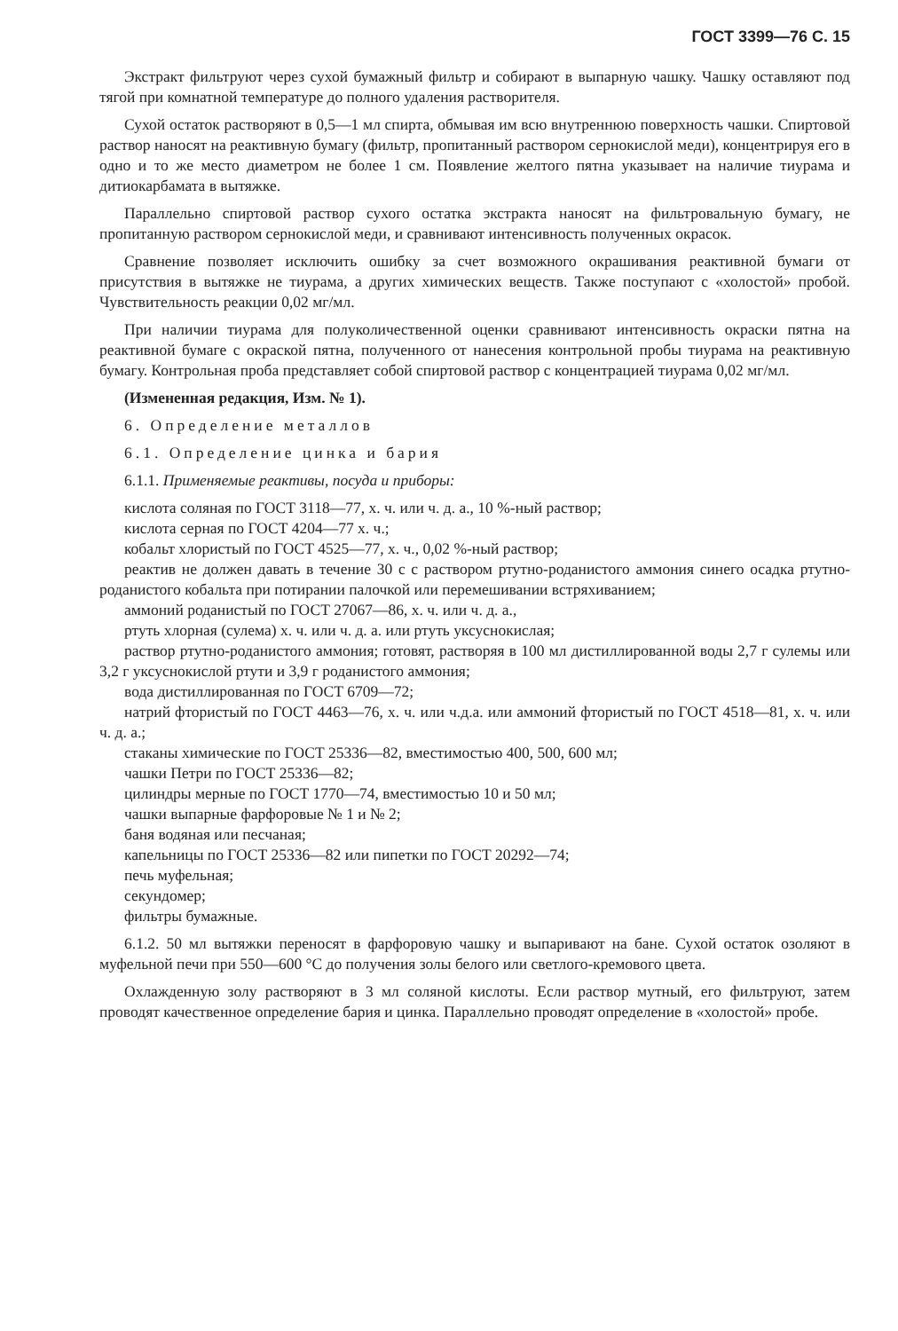ГОСТ 3399—76 С. 15
Экстракт фильтруют через сухой бумажный фильтр и собирают в выпарную чашку. Чашку оставляют под тягой при комнатной температуре до полного удаления растворителя.
Сухой остаток растворяют в 0,5—1 мл спирта, обмывая им всю внутреннюю поверхность чашки. Спиртовой раствор наносят на реактивную бумагу (фильтр, пропитанный раствором сернокислой меди), концентрируя его в одно и то же место диаметром не более 1 см. Появление желтого пятна указывает на наличие тиурама и дитиокарбамата в вытяжке.
Параллельно спиртовой раствор сухого остатка экстракта наносят на фильтровальную бумагу, не пропитанную раствором сернокислой меди, и сравнивают интенсивность полученных окрасок.
Сравнение позволяет исключить ошибку за счет возможного окрашивания реактивной бумаги от присутствия в вытяжке не тиурама, а других химических веществ. Также поступают с «холостой» пробой. Чувствительность реакции 0,02 мг/мл.
При наличии тиурама для полуколичественной оценки сравнивают интенсивность окраски пятна на реактивной бумаге с окраской пятна, полученного от нанесения контрольной пробы тиурама на реактивную бумагу. Контрольная проба представляет собой спиртовой раствор с концентрацией тиурама 0,02 мг/мл.
(Измененная редакция, Изм. № 1).
6. Определение металлов
6.1. Определение цинка и бария
6.1.1. Применяемые реактивы, посуда и приборы:
кислота соляная по ГОСТ 3118—77, х. ч. или ч. д. а., 10 %-ный раствор;
кислота серная по ГОСТ 4204—77 х. ч.;
кобальт хлористый по ГОСТ 4525—77, х. ч., 0,02 %-ный раствор;
реактив не должен давать в течение 30 с с раствором ртутно-роданистого аммония синего осадка ртутно-роданистого кобальта при потирании палочкой или перемешивании встряхиванием;
аммоний роданистый по ГОСТ 27067—86, х. ч. или ч. д. а.,
ртуть хлорная (сулема) х. ч. или ч. д. а. или ртуть уксуснокислая;
раствор ртутно-роданистого аммония; готовят, растворяя в 100 мл дистиллированной воды 2,7 г сулемы или 3,2 г уксуснокислой ртути и 3,9 г роданистого аммония;
вода дистиллированная по ГОСТ 6709—72;
натрий фтористый по ГОСТ 4463—76, х. ч. или ч.д.а. или аммоний фтористый по ГОСТ 4518—81, х. ч. или ч. д. а.;
стаканы химические по ГОСТ 25336—82, вместимостью 400, 500, 600 мл;
чашки Петри по ГОСТ 25336—82;
цилиндры мерные по ГОСТ 1770—74, вместимостью 10 и 50 мл;
чашки выпарные фарфоровые № 1 и № 2;
баня водяная или песчаная;
капельницы по ГОСТ 25336—82 или пипетки по ГОСТ 20292—74;
печь муфельная;
секундомер;
фильтры бумажные.
6.1.2. 50 мл вытяжки переносят в фарфоровую чашку и выпаривают на бане. Сухой остаток озоляют в муфельной печи при 550—600 °С до получения золы белого или светлого-кремового цвета.
Охлажденную золу растворяют в 3 мл соляной кислоты. Если раствор мутный, его фильтруют, затем проводят качественное определение бария и цинка. Параллельно проводят определение в «холостой» пробе.